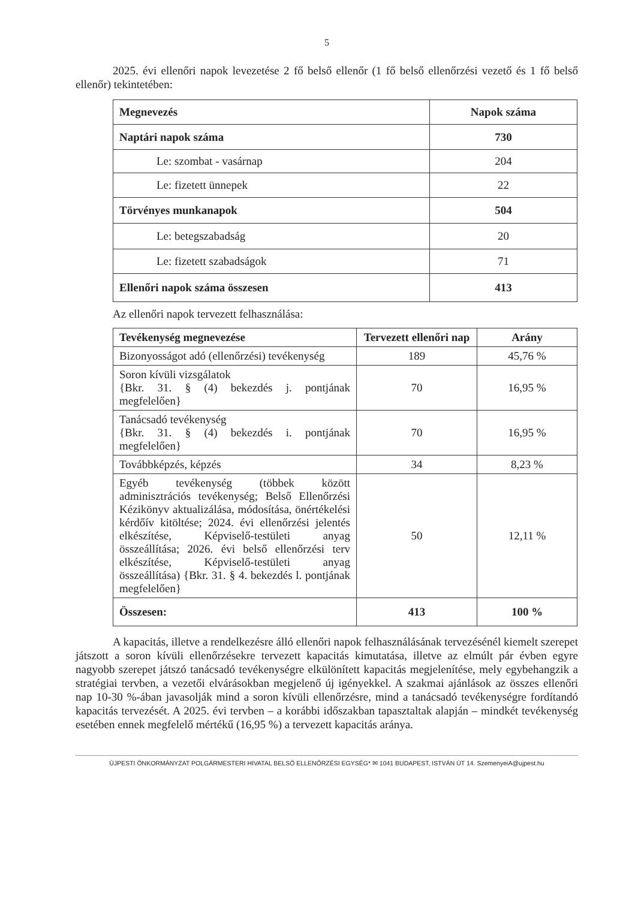5
2025. évi ellenőri napok levezetése 2 fő belső ellenőr (1 fő belső ellenőrzési vezető és 1 fő belső ellenőr) tekintetében:
| Megnevezés | Napok száma |
| --- | --- |
| Naptári napok száma | 730 |
| Le: szombat - vasárnap | 204 |
| Le: fizetett ünnepek | 22 |
| Törvényes munkanapok | 504 |
| Le: betegszabadság | 20 |
| Le: fizetett szabadságok | 71 |
| Ellenőri napok száma összesen | 413 |
Az ellenőri napok tervezett felhasználása:
| Tevékenység megnevezése | Tervezett ellenőri nap | Arány |
| --- | --- | --- |
| Bizonyosságot adó (ellenőrzési) tevékenység | 189 | 45,76 % |
| Soron kívüli vizsgálatok {Bkr. 31. § (4) bekezdés j. pontjának megfelelően} | 70 | 16,95 % |
| Tanácsadó tevékenység {Bkr. 31. § (4) bekezdés i. pontjának megfelelően} | 70 | 16,95 % |
| Továbbképzés, képzés | 34 | 8,23 % |
| Egyéb tevékenység (többek között adminisztrációs tevékenység; Belső Ellenőrzési Kézikönyv aktualizálása, módosítása, önértékelési kérdőív kitöltése; 2024. évi ellenőrzési jelentés elkészítése, Képviselő-testületi anyag összeállítása; 2026. évi belső ellenőrzési terv elkészítése, Képviselő-testületi anyag összeállítása) {Bkr. 31. § 4. bekezdés l. pontjának megfelelően} | 50 | 12,11 % |
| Összesen: | 413 | 100 % |
A kapacitás, illetve a rendelkezésre álló ellenőri napok felhasználásának tervezésénél kiemelt szerepet játszott a soron kívüli ellenőrzésekre tervezett kapacitás kimutatása, illetve az elmúlt pár évben egyre nagyobb szerepet játszó tanácsadó tevékenységre elkülönített kapacitás megjelenítése, mely egybehangzik a stratégiai tervben, a vezetői elvárásokban megjelenő új igényekkel. A szakmai ajánlások az összes ellenőri nap 10-30 %-ában javasolják mind a soron kívüli ellenőrzésre, mind a tanácsadó tevékenységre fordítandó kapacitás tervezését. A 2025. évi tervben – a korábbi időszakban tapasztaltak alapján – mindkét tevékenység esetében ennek megfelelő mértékű (16,95 %) a tervezett kapacitás aránya.
ÚJPESTI ÖNKORMÁNYZAT POLGÁRMESTERI HIVATAL BELSŐ ELLENŐRZÉSI EGYSÉG* ✉ 1041 BUDAPEST, ISTVÁN ÚT 14. SzemenyeiA@ujpest.hu